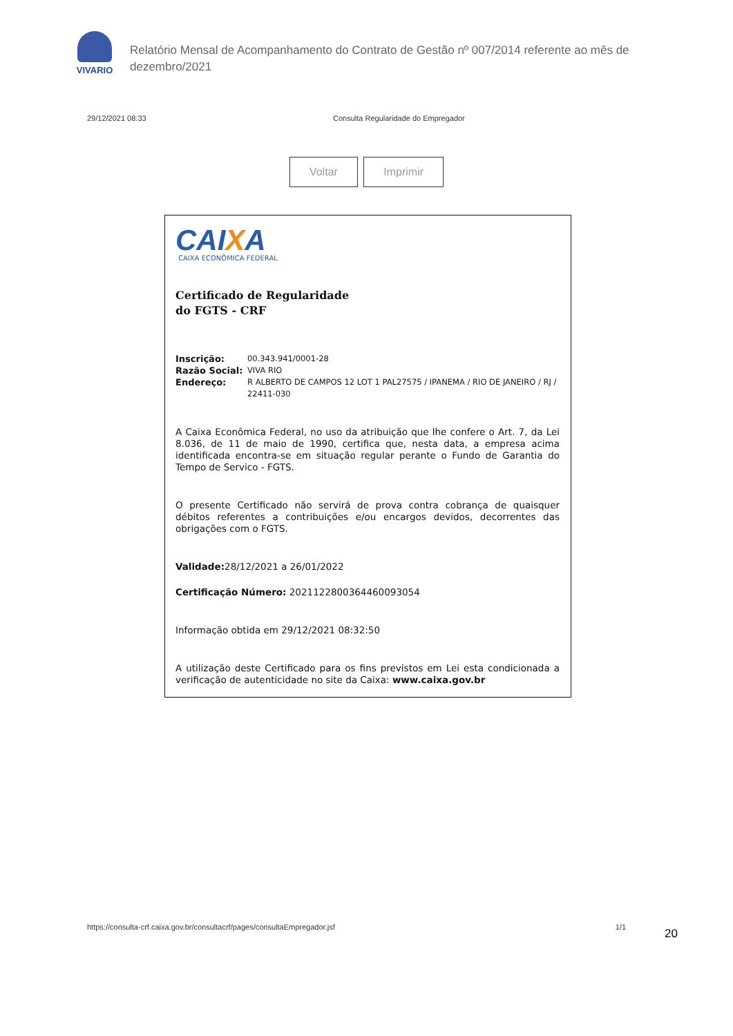VIVARIO
Relatório Mensal de Acompanhamento do Contrato de Gestão nº 007/2014 referente ao mês de dezembro/2021
29/12/2021 08:33 Consulta Regularidade do Empregador
Voltar Imprimir
CAIXA
CAIXA ECONÔMICA FEDERAL
Certificado de Regularidade
do FGTS - CRF
Inscrição: 00.343.941/0001-28
Razão Social: VIVA RIO
Endereço: R ALBERTO DE CAMPOS 12 LOT 1 PAL27575 / IPANEMA / RIO DE JANEIRO / RJ / 22411-030
A Caixa Econômica Federal, no uso da atribuição que lhe confere o Art. 7, da Lei 8.036, de 11 de maio de 1990, certifica que, nesta data, a empresa acima identificada encontra-se em situação regular perante o Fundo de Garantia do Tempo de Servico - FGTS.
O presente Certificado não servirá de prova contra cobrança de quaisquer débitos referentes a contribuições e/ou encargos devidos, decorrentes das obrigações com o FGTS.
Validade: 28/12/2021 a 26/01/2022
Certificação Número: 2021122800364460093054
Informação obtida em 29/12/2021 08:32:50
A utilização deste Certificado para os fins previstos em Lei esta condicionada a verificação de autenticidade no site da Caixa: www.caixa.gov.br
https://consulta-crf.caixa.gov.br/consultacrf/pages/consultaEmpregador.jsf 1/1
20